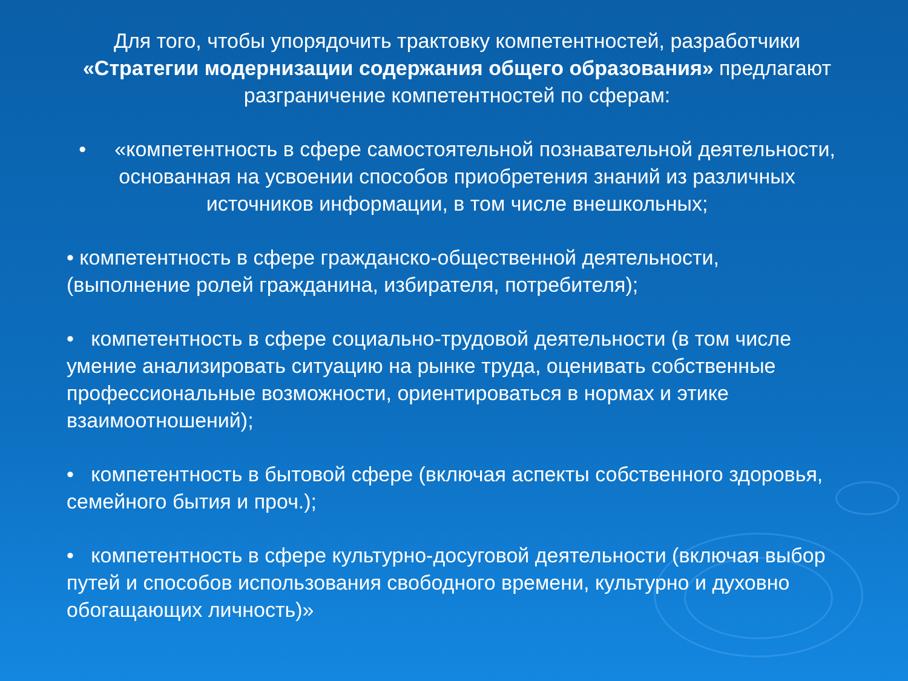Для того, чтобы упорядочить трактовку компетентностей, разработчики «Стратегии модернизации содержания общего образования» предлагают разграничение компетентностей по сферам:
• «компетентность в сфере самостоятельной познавательной деятельности, основанная на усвоении способов приобретения знаний из различных источников информации, в том числе внешкольных;
• компетентность в сфере гражданско-общественной деятельности, (выполнение ролей гражданина, избирателя, потребителя);
• компетентность в сфере социально-трудовой деятельности (в том числе умение анализировать ситуацию на рынке труда, оценивать собственные профессиональные возможности, ориентироваться в нормах и этике взаимоотношений);
• компетентность в бытовой сфере (включая аспекты собственного здоровья, семейного бытия и проч.);
• компетентность в сфере культурно-досуговой деятельности (включая выбор путей и способов использования свободного времени, культурно и духовно обогащающих личность)»